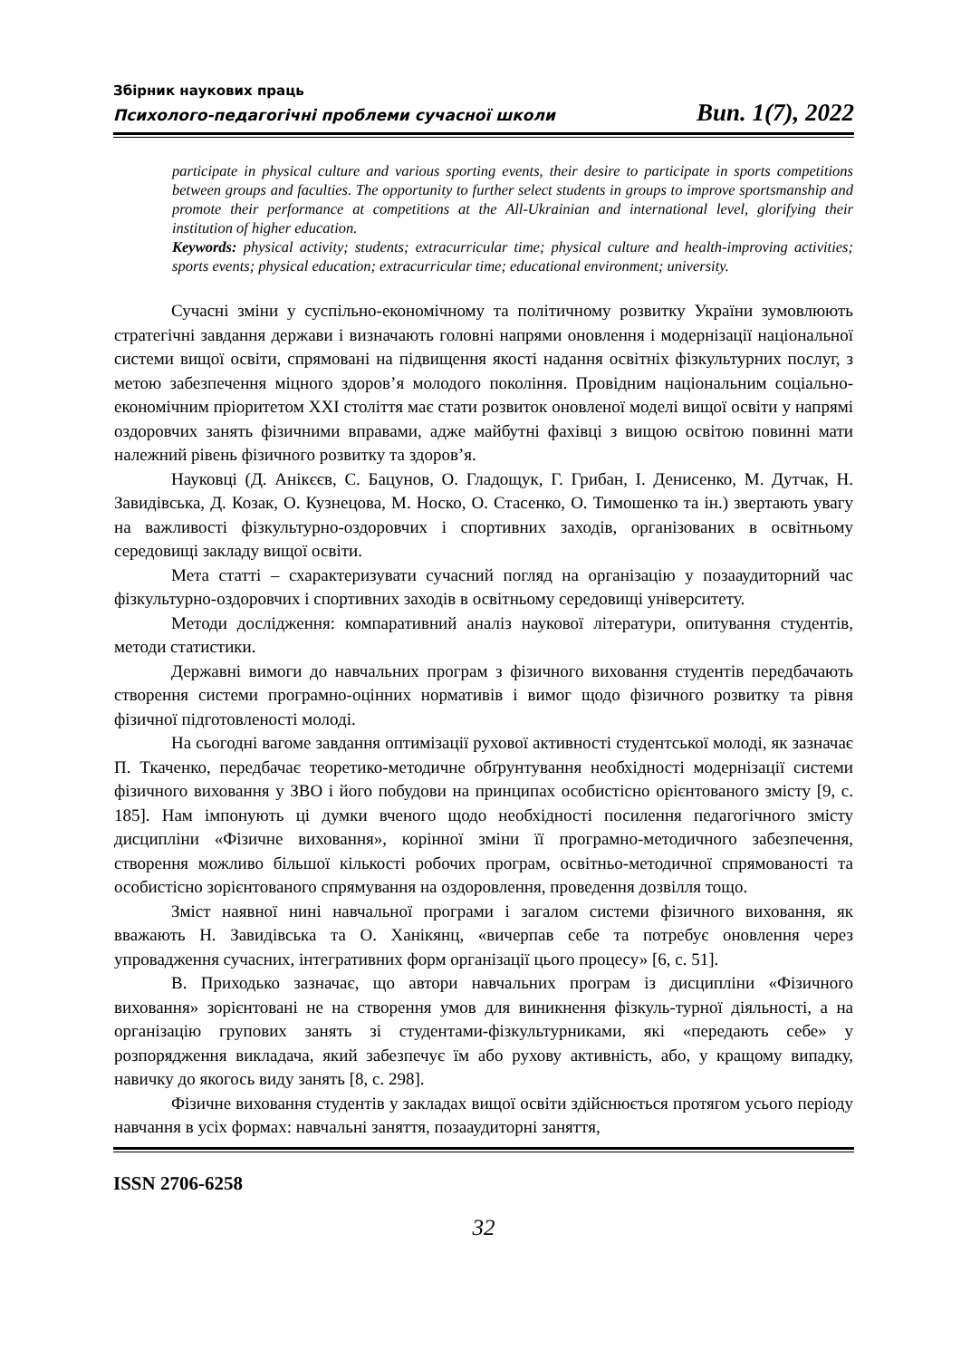Збірник наукових праць
Психолого-педагогічні проблеми сучасної школи Вип. 1(7), 2022
participate in physical culture and various sporting events, their desire to participate in sports competitions between groups and faculties. The opportunity to further select students in groups to improve sportsmanship and promote their performance at competitions at the All-Ukrainian and international level, glorifying their institution of higher education.
Keywords: physical activity; students; extracurricular time; physical culture and health-improving activities; sports events; physical education; extracurricular time; educational environment; university.
Сучасні зміни у суспільно-економічному та політичному розвитку України зумовлюють стратегічні завдання держави і визначають головні напрями оновлення і модернізації національної системи вищої освіти, спрямовані на підвищення якості надання освітніх фізкультурних послуг, з метою забезпечення міцного здоров’я молодого покоління. Провідним національним соціально-економічним пріоритетом XXI століття має стати розвиток оновленої моделі вищої освіти у напрямі оздоровчих занять фізичними вправами, адже майбутні фахівці з вищою освітою повинні мати належний рівень фізичного розвитку та здоров’я.
Науковці (Д. Анікєєв, С. Бацунов, О. Гладощук, Г. Грибан, І. Денисенко, М. Дутчак, Н. Завидівська, Д. Козак, О. Кузнецова, М. Носко, О. Стасенко, О. Тимошенко та ін.) звертають увагу на важливості фізкультурно-оздоровчих і спортивних заходів, організованих в освітньому середовищі закладу вищої освіти.
Мета статті – схарактеризувати сучасний погляд на організацію у позааудиторний час фізкультурно-оздоровчих і спортивних заходів в освітньому середовищі університету.
Методи дослідження: компаративний аналіз наукової літератури, опитування студентів, методи статистики.
Державні вимоги до навчальних програм з фізичного виховання студентів передбачають створення системи програмно-оцінних нормативів і вимог щодо фізичного розвитку та рівня фізичної підготовленості молоді.
На сьогодні вагоме завдання оптимізації рухової активності студентської молоді, як зазначає П. Ткаченко, передбачає теоретико-методичне обґрунтування необхідності модернізації системи фізичного виховання у ЗВО і його побудови на принципах особистісно орієнтованого змісту [9, с. 185]. Нам імпонують ці думки вченого щодо необхідності посилення педагогічного змісту дисципліни «Фізичне виховання», корінної зміни її програмно-методичного забезпечення, створення можливо більшої кількості робочих програм, освітньо-методичної спрямованості та особистісно зорієнтованого спрямування на оздоровлення, проведення дозвілля тощо.
Зміст наявної нині навчальної програми і загалом системи фізичного виховання, як вважають Н. Завидівська та О. Ханікянц, «вичерпав себе та потребує оновлення через упровадження сучасних, інтегративних форм організації цього процесу» [6, с. 51].
В. Приходько зазначає, що автори навчальних програм із дисципліни «Фізичного виховання» зорієнтовані не на створення умов для виникнення фізкуль-турної діяльності, а на організацію групових занять зі студентами-фізкультурниками, які «передають себе» у розпорядження викладача, який забезпечує їм або рухову активність, або, у кращому випадку, навичку до якогось виду занять [8, с. 298].
Фізичне виховання студентів у закладах вищої освіти здійснюється протягом усього періоду навчання в усіх формах: навчальні заняття, позааудиторні заняття,
ISSN 2706-6258
32